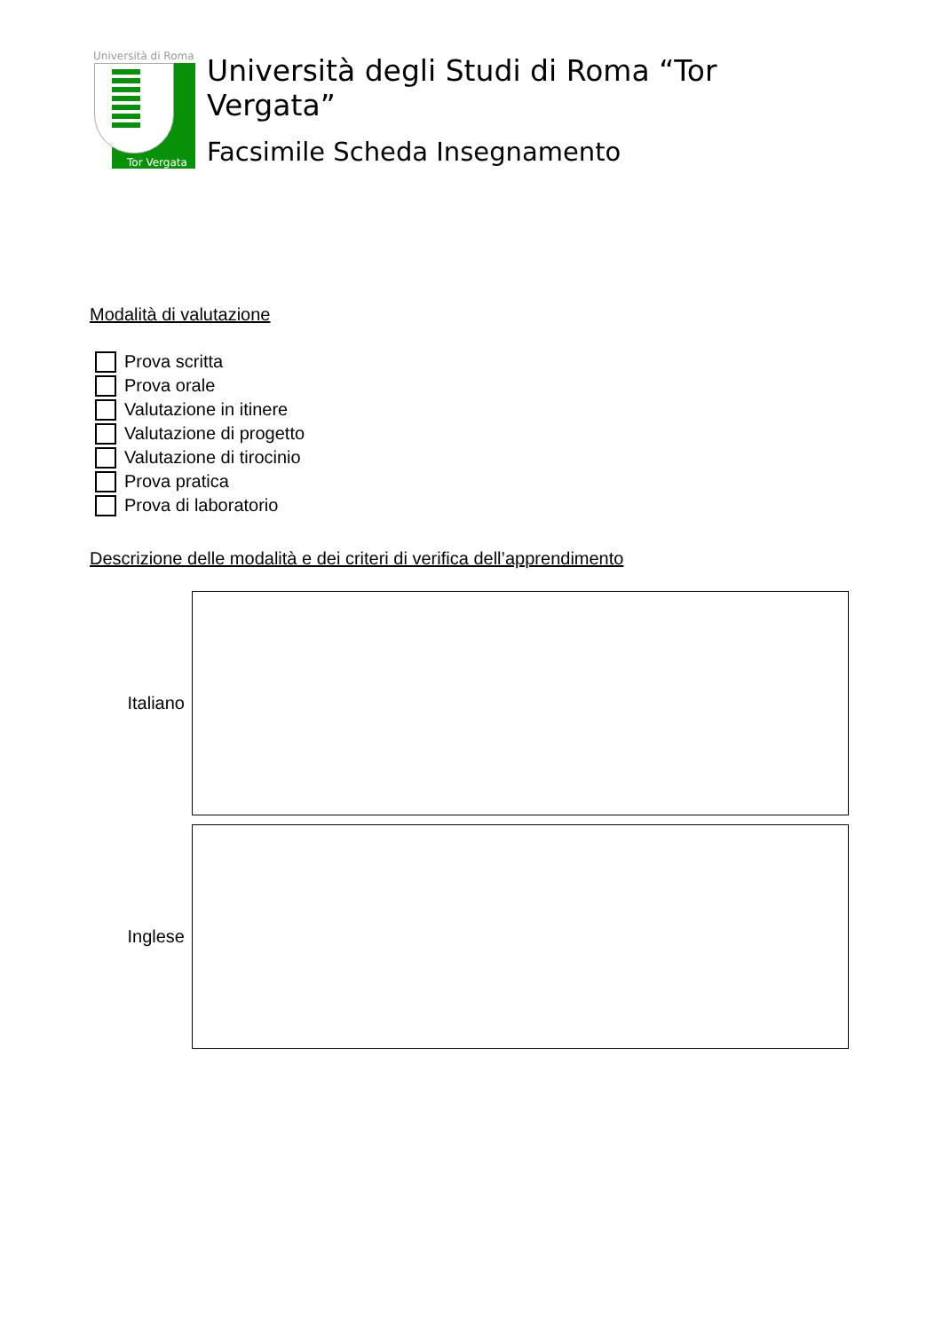Università di Roma
Tor Vergata
Università degli Studi di Roma “Tor Vergata”
Facsimile Scheda Insegnamento
Modalità di valutazione
Prova scritta
Prova orale
Valutazione in itinere
Valutazione di progetto
Valutazione di tirocinio
Prova pratica
Prova di laboratorio
Descrizione delle modalità e dei criteri di verifica dell’apprendimento
Italiano
Inglese